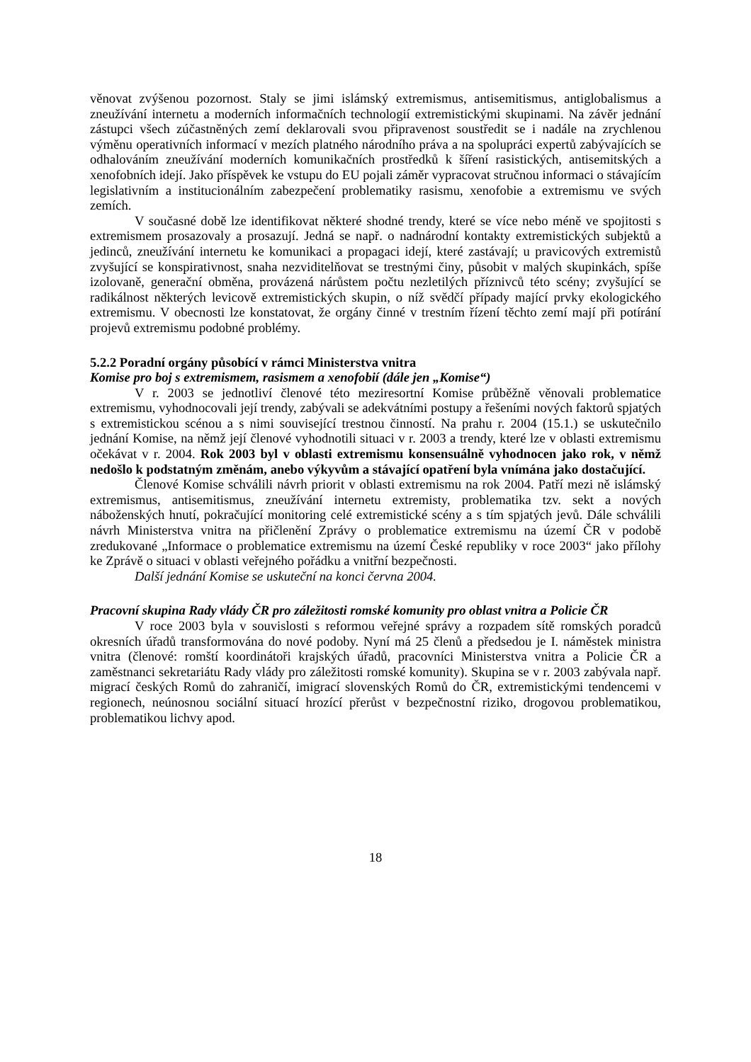věnovat zvýšenou pozornost. Staly se jimi islámský extremismus, antisemitismus, antiglobalismus a zneužívání internetu a moderních informačních technologií extremistickými skupinami. Na závěr jednání zástupci všech zúčastněných zemí deklarovali svou připravenost soustředit se i nadále na zrychlenou výměnu operativních informací v mezích platného národního práva a na spolupráci expertů zabývajících se odhalováním zneužívání moderních komunikačních prostředků k šíření rasistických, antisemitských a xenofobních idejí. Jako příspěvek ke vstupu do EU pojali záměr vypracovat stručnou informaci o stávajícím legislativním a institucionálním zabezpečení problematiky rasismu, xenofobie a extremismu ve svých zemích.
V současné době lze identifikovat některé shodné trendy, které se více nebo méně ve spojitosti s extremismem prosazovaly a prosazují. Jedná se např. o nadnárodní kontakty extremistických subjektů a jedinců, zneužívání internetu ke komunikaci a propagaci idejí, které zastávají; u pravicových extremistů zvyšující se konspirativnost, snaha nezviditelňovat se trestnými činy, působit v malých skupinkách, spíše izolovaně, generační obměna, provázená nárůstem počtu nezletilých příznivců této scény; zvyšující se radikálnost některých levicově extremistických skupin, o níž svědčí případy mající prvky ekologického extremismu. V obecnosti lze konstatovat, že orgány činné v trestním řízení těchto zemí mají při potírání projevů extremismu podobné problémy.
5.2.2 Poradní orgány působící v rámci Ministerstva vnitra
Komise pro boj s extremismem, rasismem a xenofobií (dále jen „Komise“)
V r. 2003 se jednotliví členové této meziresortní Komise průběžně věnovali problematice extremismu, vyhodnocovali její trendy, zabývali se adekvátními postupy a řešeními nových faktorů spjatých s extremistickou scénou a s nimi související trestnou činností. Na prahu r. 2004 (15.1.) se uskutečnilo jednání Komise, na němž její členové vyhodnotili situaci v r. 2003 a trendy, které lze v oblasti extremismu očekávat v r. 2004. Rok 2003 byl v oblasti extremismu konsensuálně vyhodnocen jako rok, v němž nedošlo k podstatným změnám, anebo výkyvům a stávající opatření byla vnímána jako dostačující.
Členové Komise schválili návrh priorit v oblasti extremismu na rok 2004. Patří mezi ně islámský extremismus, antisemitismus, zneužívání internetu extremisty, problematika tzv. sekt a nových náboženských hnutí, pokračující monitoring celé extremistické scény a s tím spjatých jevů. Dále schválili návrh Ministerstva vnitra na přičlenění Zprávy o problematice extremismu na území ČR v podobě zredukované „Informace o problematice extremismu na území České republiky v roce 2003“ jako přílohy ke Zprávě o situaci v oblasti veřejného pořádku a vnitřní bezpečnosti.
Další jednání Komise se uskuteční na konci června 2004.
Pracovní skupina Rady vlády ČR pro záležitosti romské komunity pro oblast vnitra a Policie ČR
V roce 2003 byla v souvislosti s reformou veřejné správy a rozpadem sítě romských poradců okresních úřadů transformována do nové podoby. Nyní má 25 členů a předsedou je I. náměstek ministra vnitra (členové: romští koordinátoři krajských úřadů, pracovníci Ministerstva vnitra a Policie ČR a zaměstnanci sekretariátu Rady vlády pro záležitosti romské komunity). Skupina se v r. 2003 zabývala např. migrací českých Romů do zahraničí, imigrací slovenských Romů do ČR, extremistickými tendencemi v regionech, neúnosnou sociální situací hrozící přerůst v bezpečnostní riziko, drogovou problematikou, problematikou lichvy apod.
18